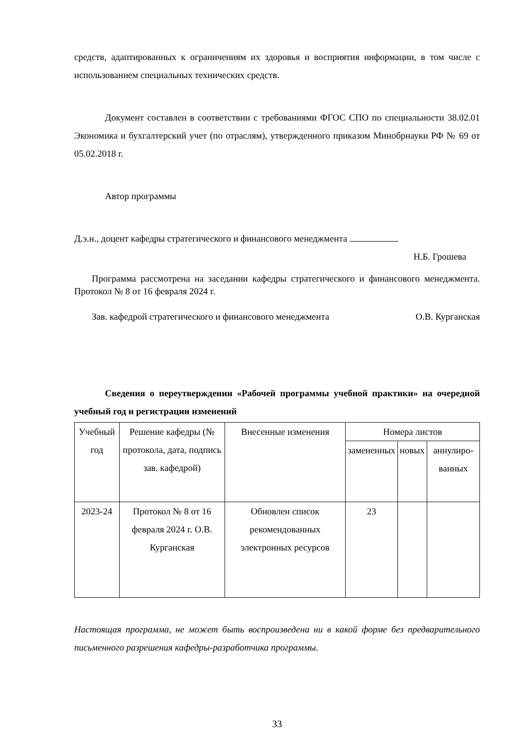средств, адаптированных к ограничениям их здоровья и восприятия информации, в том числе с использованием специальных технических средств.
Документ составлен в соответствии с требованиями ФГОС СПО по специальности 38.02.01 Экономика и бухгалтерский учет (по отраслям), утвержденного приказом Минобрнауки РФ № 69 от 05.02.2018 г.
Автор программы
Д.э.н., доцент кафедры стратегического и финансового менеджмента
Н.Б. Грошева
Программа рассмотрена на заседании кафедры стратегического и финансового менеджмента. Протокол № 8 от 16 февраля 2024 г.
Зав. кафедрой стратегического и финансового менеджмента О.В. Курганская
Сведения о переутверждении «Рабочей программы учебной практики» на очередной учебный год и регистрации изменений
| Учебный год | Решение кафедры (№ протокола, дата, подпись зав. кафедрой) | Внесенные изменения | Номера листов | | |
| --- | --- | --- | --- | --- | --- |
| | | | замененных | новых | аннулиро-ванных |
| 2023-24 | Протокол № 8 от 16 февраля 2024 г. О.В. Курганская | Обновлен список рекомендованных электронных ресурсов | 23 | | |
Настоящая программа, не может быть воспроизведена ни в какой форме без предварительного письменного разрешения кафедры-разработчика программы.
33